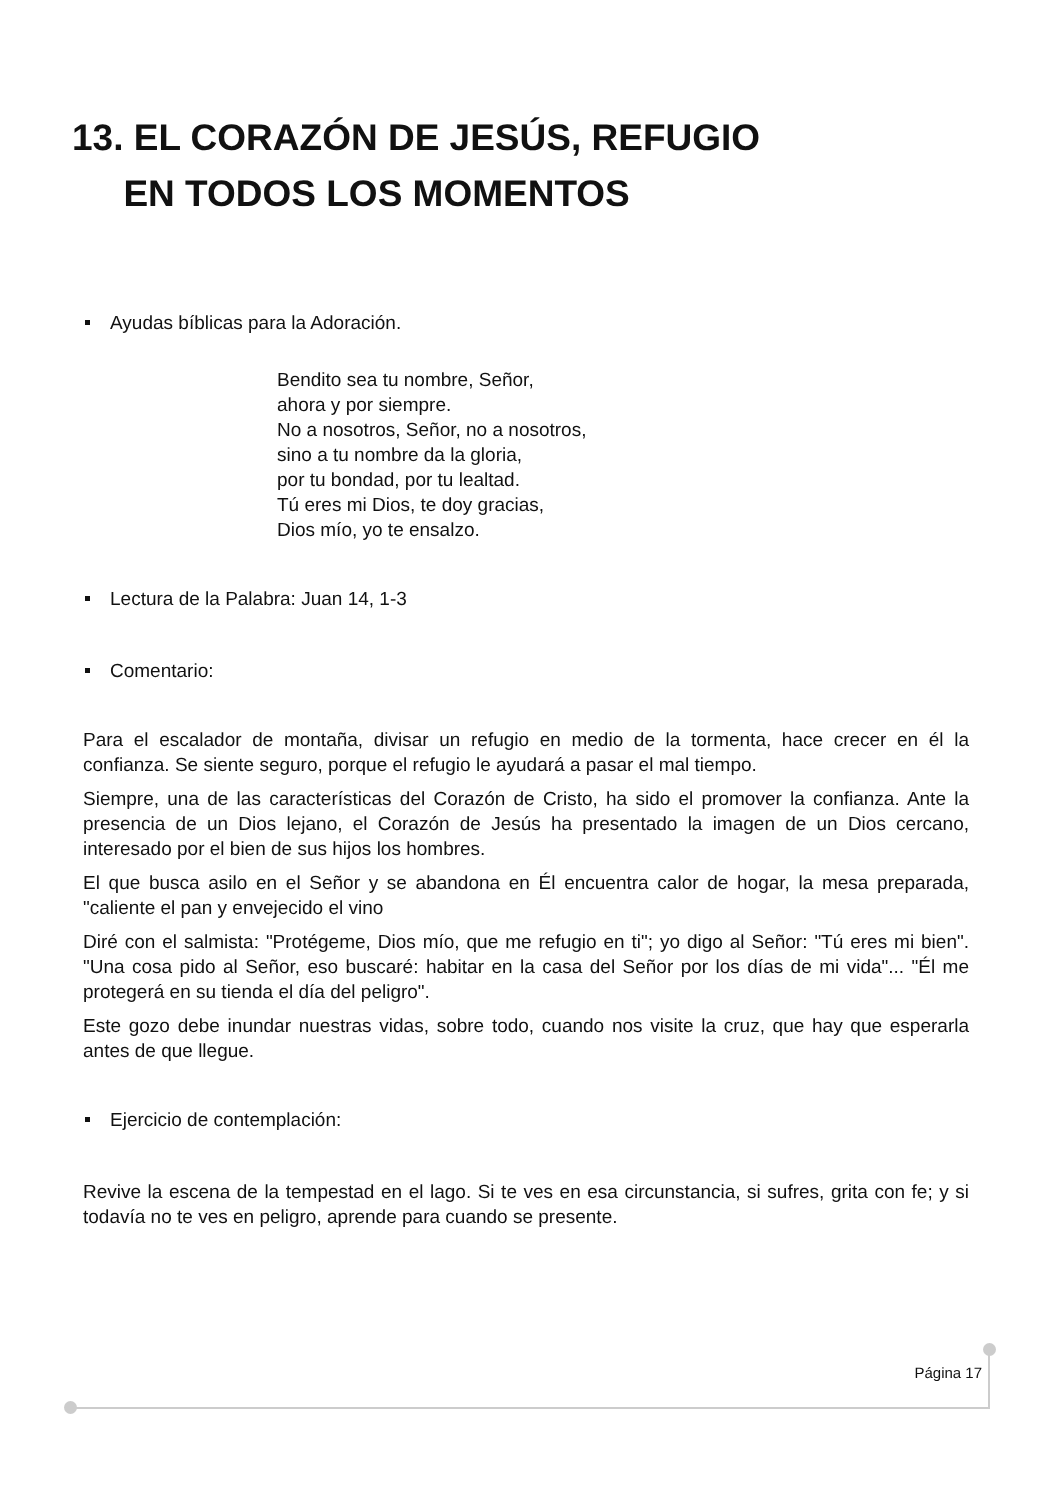13. EL CORAZÓN DE JESÚS, REFUGIO
EN TODOS LOS MOMENTOS
Ayudas bíblicas para la Adoración.
Bendito sea tu nombre, Señor,
ahora y por siempre.
No a nosotros, Señor, no a nosotros,
sino a tu nombre da la gloria,
por tu bondad, por tu lealtad.
Tú eres mi Dios, te doy gracias,
Dios mío, yo te ensalzo.
Lectura de la Palabra: Juan 14, 1-3
Comentario:
Para el escalador de montaña, divisar un refugio en medio de la tormenta, hace crecer en él la confianza. Se siente seguro, porque el refugio le ayudará a pasar el mal tiempo.
Siempre, una de las características del Corazón de Cristo, ha sido el promover la confianza. Ante la presencia de un Dios lejano, el Corazón de Jesús ha presentado la imagen de un Dios cercano, interesado por el bien de sus hijos los hombres.
El que busca asilo en el Señor y se abandona en Él encuentra calor de hogar, la mesa preparada, "caliente el pan y envejecido el vino
Diré con el salmista: "Protégeme, Dios mío, que me refugio en ti"; yo digo al Señor: "Tú eres mi bien". "Una cosa pido al Señor, eso buscaré: habitar en la casa del Señor por los días de mi vida"... "Él me protegerá en su tienda el día del peligro".
Este gozo debe inundar nuestras vidas, sobre todo, cuando nos visite la cruz, que hay que esperarla antes de que llegue.
Ejercicio de contemplación:
Revive la escena de la tempestad en el lago. Si te ves en esa circunstancia, si sufres, grita con fe; y si todavía no te ves en peligro, aprende para cuando se presente.
Página 17